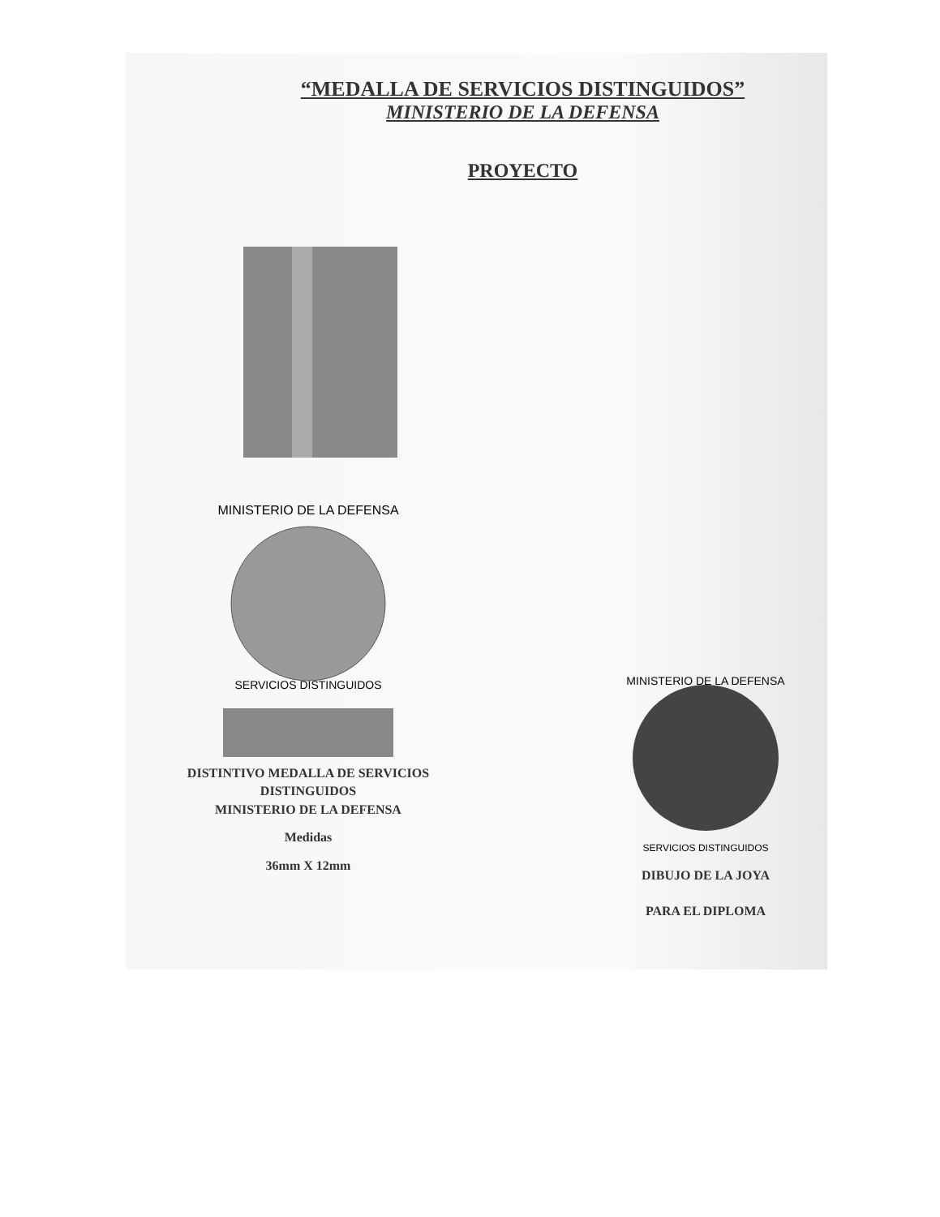“MEDALLA DE SERVICIOS DISTINGUIDOS”
MINISTERIO DE LA DEFENSA
PROYECTO
MINISTERIO DE LA DEFENSA
SERVICIOS DISTINGUIDOS
DISTINTIVO MEDALLA DE SERVICIOS
DISTINGUIDOS
MINISTERIO DE LA DEFENSA
Medidas
36mm X 12mm
MINISTERIO DE LA DEFENSA
SERVICIOS DISTINGUIDOS
DIBUJO DE LA JOYA
PARA EL DIPLOMA